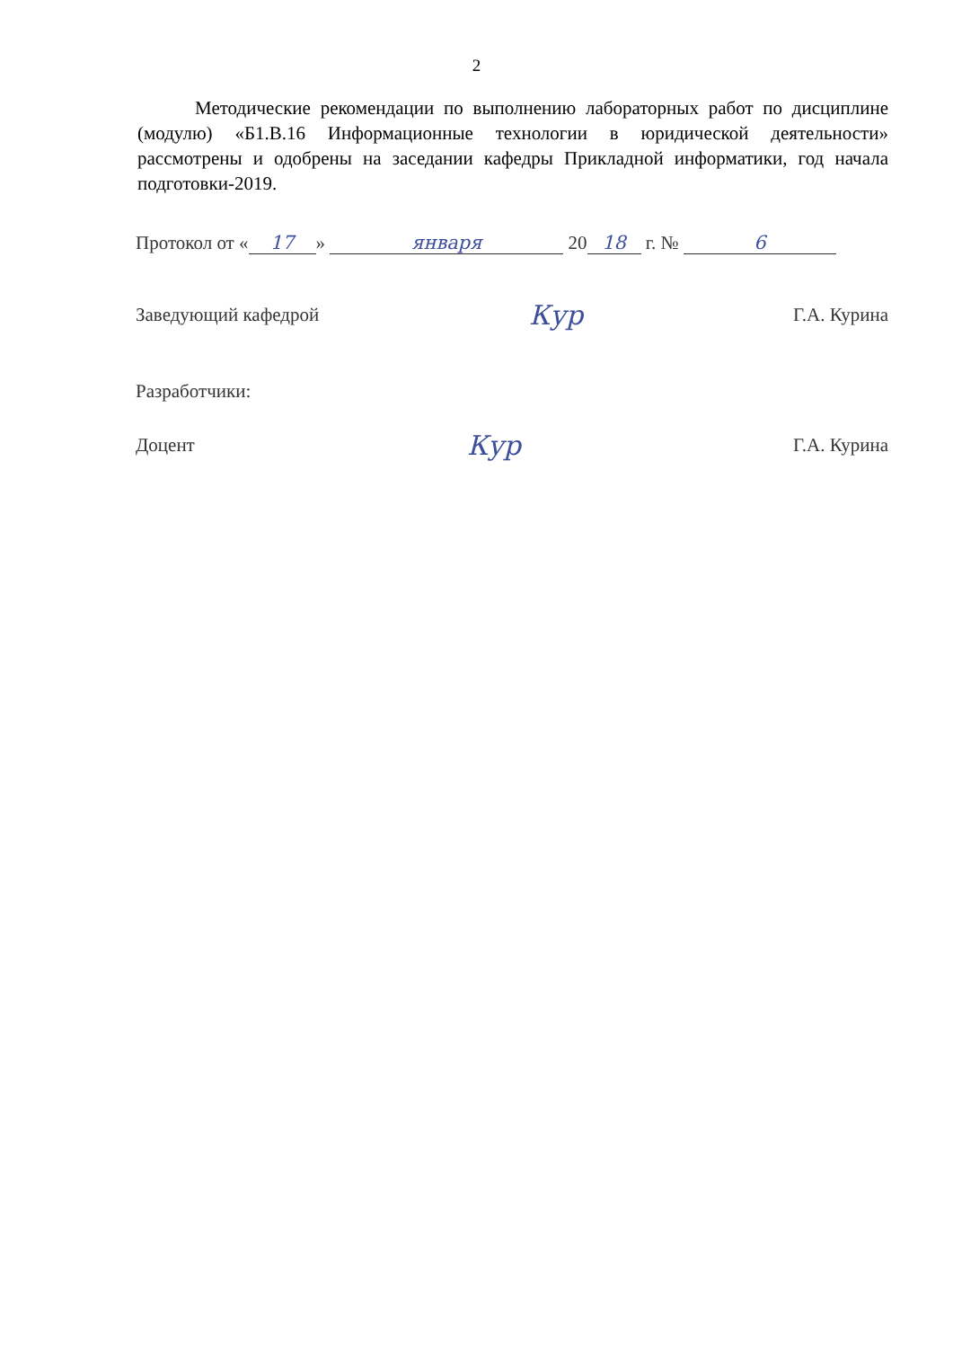2
Методические рекомендации по выполнению лабораторных работ по дисциплине (модулю) «Б1.В.16 Информационные технологии в юридической деятельности» рассмотрены и одобрены на заседании кафедры Прикладной информатики, год начала подготовки-2019.
Протокол от « 17 » января 20 18 г. № 6
Заведующий кафедрой Кур Г.А. Курина
Разработчики:
Доцент Кур Г.А. Курина